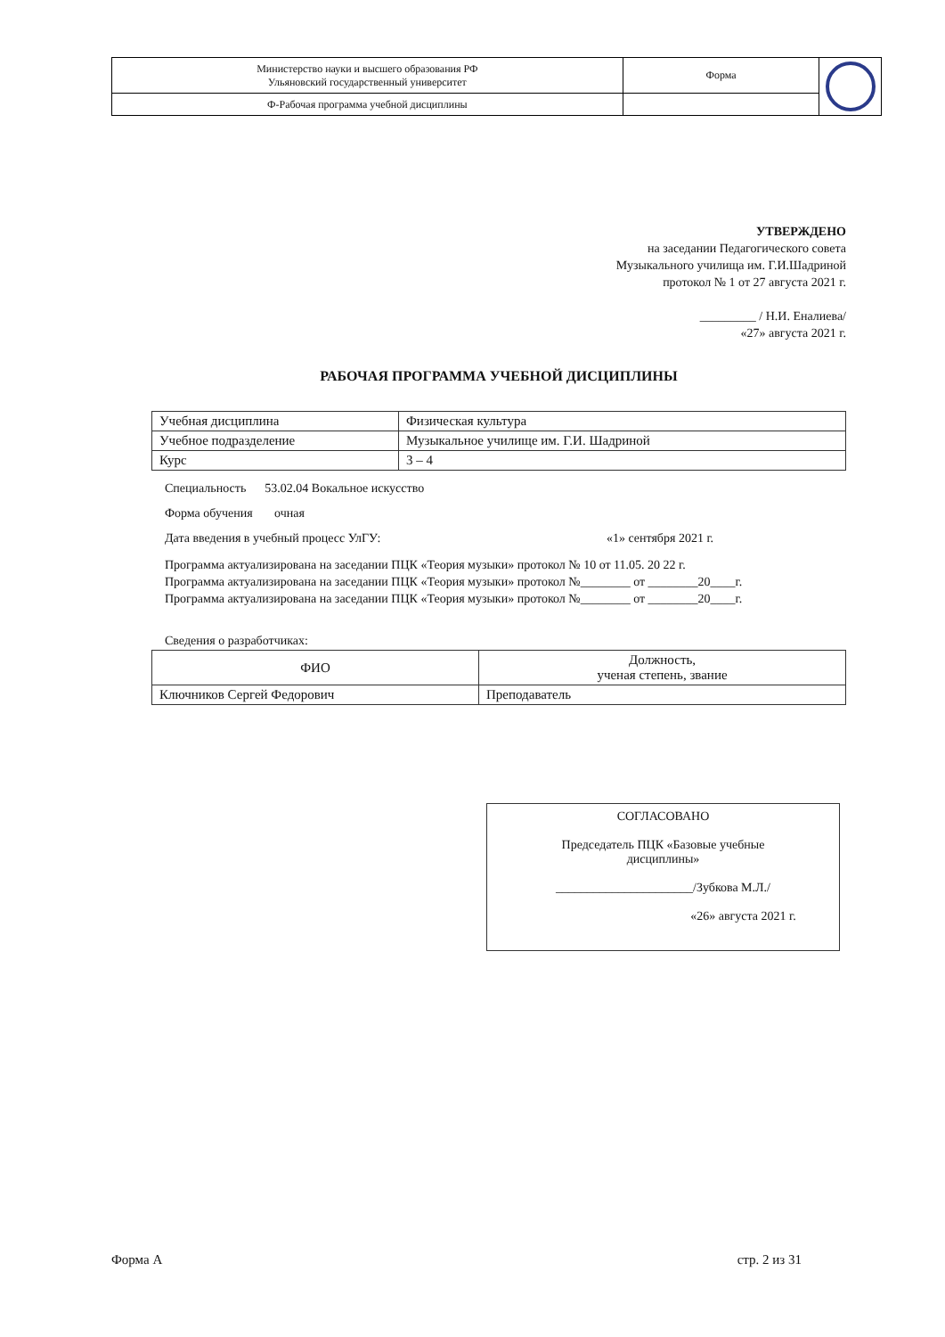| Министерство науки и высшего образования РФ Ульяновский государственный университет | Форма | |
| Ф-Рабочая программа учебной дисциплины | | |
УТВЕРЖДЕНО
на заседании Педагогического совета
Музыкального училища им. Г.И.Шадриной
протокол № 1 от 27 августа 2021 г.
_________ / Н.И. Еналиева/
«27» августа 2021 г.
РАБОЧАЯ ПРОГРАММА УЧЕБНОЙ ДИСЦИПЛИНЫ
| Учебная дисциплина | Физическая культура |
| Учебное подразделение | Музыкальное училище им. Г.И. Шадриной |
| Курс | 3 – 4 |
Специальность 53.02.04 Вокальное искусство
Форма обучения очная
Дата введения в учебный процесс УлГУ: «1» сентября 2021 г.
Программа актуализирована на заседании ПЦК «Теория музыки» протокол № 10 от 11.05. 20 22 г.
Программа актуализирована на заседании ПЦК «Теория музыки» протокол №________ от ________20____г.
Программа актуализирована на заседании ПЦК «Теория музыки» протокол №________ от ________20____г.
Сведения о разработчиках:
| ФИО | Должность, ученая степень, звание |
| --- | --- |
| Ключников Сергей Федорович | Преподаватель |
СОГЛАСОВАНО
Председатель ПЦК «Базовые учебные
дисциплины»
______________________/Зубкова М.Л./
«26» августа 2021 г.
Форма А стр. 2 из 31